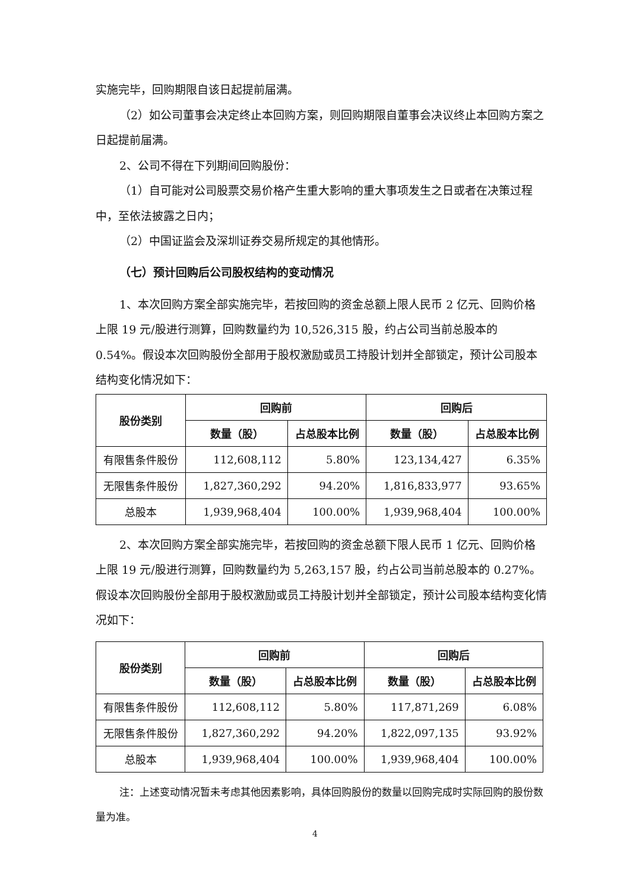实施完毕，回购期限自该日起提前届满。
（2）如公司董事会决定终止本回购方案，则回购期限自董事会决议终止本回购方案之日起提前届满。
2、公司不得在下列期间回购股份：
（1）自可能对公司股票交易价格产生重大影响的重大事项发生之日或者在决策过程中，至依法披露之日内；
（2）中国证监会及深圳证券交易所规定的其他情形。
（七）预计回购后公司股权结构的变动情况
1、本次回购方案全部实施完毕，若按回购的资金总额上限人民币 2 亿元、回购价格上限 19 元/股进行测算，回购数量约为 10,526,315 股，约占公司当前总股本的 0.54%。假设本次回购股份全部用于股权激励或员工持股计划并全部锁定，预计公司股本结构变化情况如下：
| 股份类别 | 回购前 | | 回购后 | |
| --- | --- | --- | --- | --- |
| | 数量（股） | 占总股本比例 | 数量（股） | 占总股本比例 |
| 有限售条件股份 | 112,608,112 | 5.80% | 123,134,427 | 6.35% |
| 无限售条件股份 | 1,827,360,292 | 94.20% | 1,816,833,977 | 93.65% |
| 总股本 | 1,939,968,404 | 100.00% | 1,939,968,404 | 100.00% |
2、本次回购方案全部实施完毕，若按回购的资金总额下限人民币 1 亿元、回购价格上限 19 元/股进行测算，回购数量约为 5,263,157 股，约占公司当前总股本的 0.27%。假设本次回购股份全部用于股权激励或员工持股计划并全部锁定，预计公司股本结构变化情况如下：
| 股份类别 | 回购前 | | 回购后 | |
| --- | --- | --- | --- | --- |
| | 数量（股） | 占总股本比例 | 数量（股） | 占总股本比例 |
| 有限售条件股份 | 112,608,112 | 5.80% | 117,871,269 | 6.08% |
| 无限售条件股份 | 1,827,360,292 | 94.20% | 1,822,097,135 | 93.92% |
| 总股本 | 1,939,968,404 | 100.00% | 1,939,968,404 | 100.00% |
注：上述变动情况暂未考虑其他因素影响，具体回购股份的数量以回购完成时实际回购的股份数量为准。
4